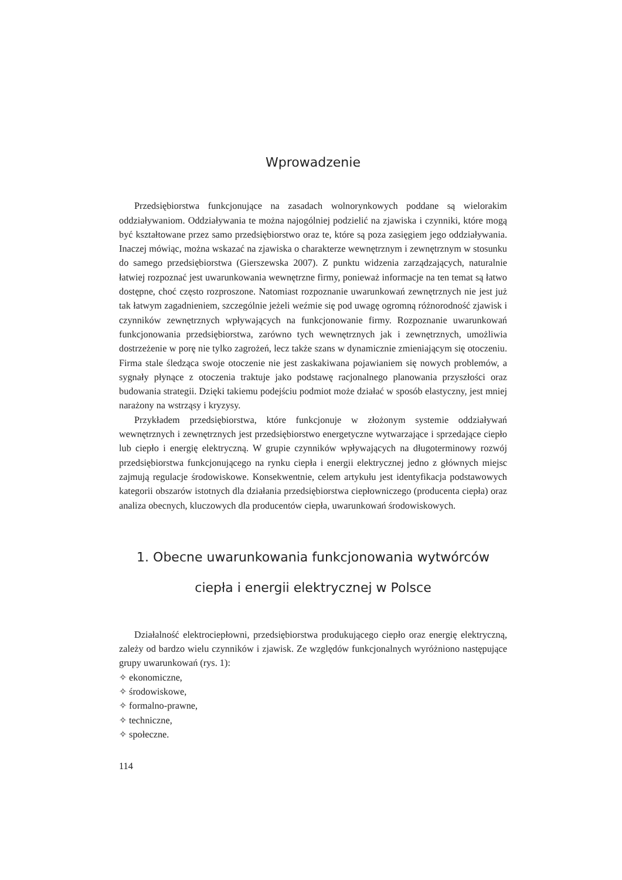Wprowadzenie
Przedsiębiorstwa funkcjonujące na zasadach wolnorynkowych poddane są wielorakim oddziaływaniom. Oddziaływania te można najogólniej podzielić na zjawiska i czynniki, które mogą być kształtowane przez samo przedsiębiorstwo oraz te, które są poza zasięgiem jego oddziaływania. Inaczej mówiąc, można wskazać na zjawiska o charakterze wewnętrznym i zewnętrznym w stosunku do samego przedsiębiorstwa (Gierszewska 2007). Z punktu widzenia zarządzających, naturalnie łatwiej rozpoznać jest uwarunkowania wewnętrzne firmy, ponieważ informacje na ten temat są łatwo dostępne, choć często rozproszone. Natomiast rozpoznanie uwarunkowań zewnętrznych nie jest już tak łatwym zagadnieniem, szczególnie jeżeli weźmie się pod uwagę ogromną różnorodność zjawisk i czynników zewnętrznych wpływających na funkcjonowanie firmy. Rozpoznanie uwarunkowań funkcjonowania przedsiębiorstwa, zarówno tych wewnętrznych jak i zewnętrznych, umożliwia dostrzeżenie w porę nie tylko zagrożeń, lecz także szans w dynamicznie zmieniającym się otoczeniu. Firma stale śledząca swoje otoczenie nie jest zaskakiwana pojawianiem się nowych problemów, a sygnały płynące z otoczenia traktuje jako podstawę racjonalnego planowania przyszłości oraz budowania strategii. Dzięki takiemu podejściu podmiot może działać w sposób elastyczny, jest mniej narażony na wstrząsy i kryzysy.
Przykładem przedsiębiorstwa, które funkcjonuje w złożonym systemie oddziaływań wewnętrznych i zewnętrznych jest przedsiębiorstwo energetyczne wytwarzające i sprzedające ciepło lub ciepło i energię elektryczną. W grupie czynników wpływających na długoterminowy rozwój przedsiębiorstwa funkcjonującego na rynku ciepła i energii elektrycznej jedno z głównych miejsc zajmują regulacje środowiskowe. Konsekwentnie, celem artykułu jest identyfikacja podstawowych kategorii obszarów istotnych dla działania przedsiębiorstwa ciepłowniczego (producenta ciepła) oraz analiza obecnych, kluczowych dla producentów ciepła, uwarunkowań środowiskowych.
1. Obecne uwarunkowania funkcjonowania wytwórców
ciepła i energii elektrycznej w Polsce
Działalność elektrociepłowni, przedsiębiorstwa produkującego ciepło oraz energię elektryczną, zależy od bardzo wielu czynników i zjawisk. Ze względów funkcjonalnych wyróżniono następujące grupy uwarunkowań (rys. 1):
✧ ekonomiczne,
✧ środowiskowe,
✧ formalno-prawne,
✧ techniczne,
✧ społeczne.
114